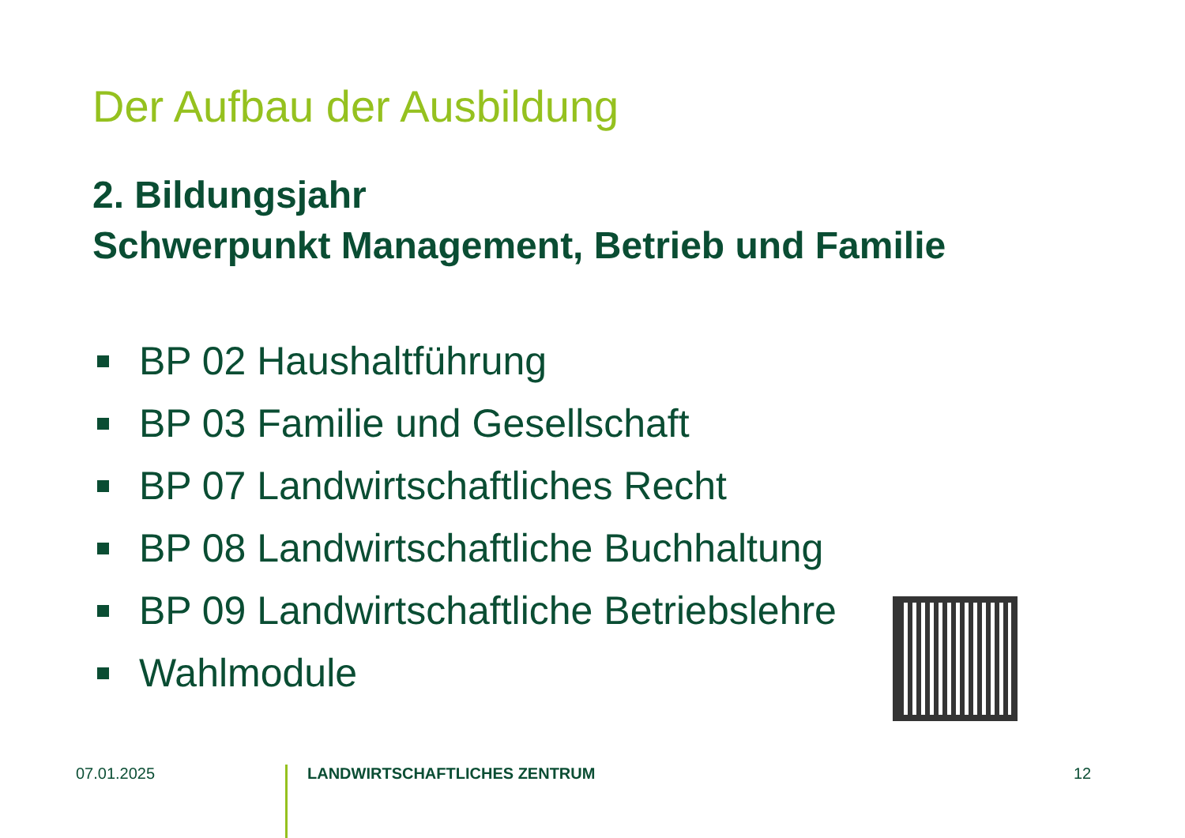Der Aufbau der Ausbildung
2. Bildungsjahr
Schwerpunkt Management, Betrieb und Familie
BP 02 Haushaltführung
BP 03 Familie und Gesellschaft
BP 07 Landwirtschaftliches Recht
BP 08 Landwirtschaftliche Buchhaltung
BP 09 Landwirtschaftliche Betriebslehre
Wahlmodule
07.01.2025
LANDWIRTSCHAFTLICHES ZENTRUM
12